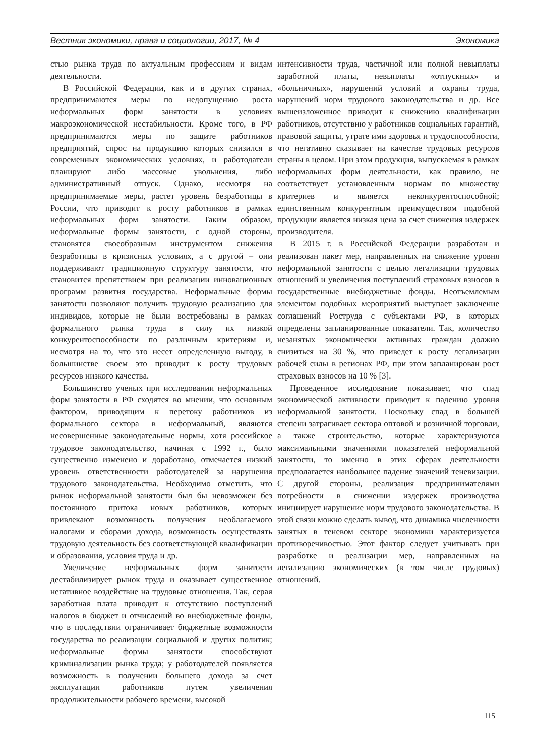Вестник экономики, права и социологии, 2017, № 4 Экономика
стью рынка труда по актуальным профессиям и видам деятельности.
В Российской Федерации, как и в других странах, предпринимаются меры по недопущению роста неформальных форм занятости в условиях макроэкономической нестабильности. Кроме того, в РФ предпринимаются меры по защите работников предприятий, спрос на продукцию которых снизился в современных экономических условиях, и работодатели планируют либо массовые увольнения, либо административный отпуск. Однако, несмотря на предпринимаемые меры, растет уровень безработицы в России, что приводит к росту работников в рамках неформальных форм занятости. Таким образом, неформальные формы занятости, с одной стороны, становятся своеобразным инструментом снижения безработицы в кризисных условиях, а с другой – они поддерживают традиционную структуру занятости, что становится препятствием при реализации инновационных программ развития государства. Неформальные формы занятости позволяют получить трудовую реализацию для индивидов, которые не были востребованы в рамках формального рынка труда в силу их низкой конкурентоспособности по различным критериям и, несмотря на то, что это несет определенную выгоду, в большинстве своем это приводит к росту трудовых ресурсов низкого качества.
Большинство ученых при исследовании неформальных форм занятости в РФ сходятся во мнении, что основным фактором, приводящим к перетоку работников из формального сектора в неформальный, являются несовершенные законодательные нормы, хотя российское трудовое законодательство, начиная с 1992 г., было существенно изменено и доработано, отмечается низкий уровень ответственности работодателей за нарушения трудового законодательства. Необходимо отметить, что рынок неформальной занятости был бы невозможен без постоянного притока новых работников, которых привлекают возможность получения необлагаемого налогами и сборами дохода, возможность осуществлять трудовую деятельность без соответствующей квалификации и образования, условия труда и др.
Увеличение неформальных форм занятости дестабилизирует рынок труда и оказывает существенное негативное воздействие на трудовые отношения. Так, серая заработная плата приводит к отсутствию поступлений налогов в бюджет и отчислений во внебюджетные фонды, что в последствии ограничивает бюджетные возможности государства по реализации социальной и других политик; неформальные формы занятости способствуют криминализации рынка труда; у работодателей появляется возможность в получении большего дохода за счет эксплуатации работников путем увеличения продолжительности рабочего времени, высокой
интенсивности труда, частичной или полной невыплаты заработной платы, невыплаты «отпускных» и «больничных», нарушений условий и охраны труда, нарушений норм трудового законодательства и др. Все вышеизложенное приводит к снижению квалификации работников, отсутствию у работников социальных гарантий, правовой защиты, утрате ими здоровья и трудоспособности, что негативно сказывает на качестве трудовых ресурсов страны в целом. При этом продукция, выпускаемая в рамках неформальных форм деятельности, как правило, не соответствует установленным нормам по множеству критериев и является неконкурентоспособной; единственным конкурентным преимуществом подобной продукции является низкая цена за счет снижения издержек производителя.
В 2015 г. в Российской Федерации разработан и реализован пакет мер, направленных на снижение уровня неформальной занятости с целью легализации трудовых отношений и увеличения поступлений страховых взносов в государственные внебюджетные фонды. Неотъемлемым элементом подобных мероприятий выступает заключение соглашений Роструда с субъектами РФ, в которых определены запланированные показатели. Так, количество незанятых экономически активных граждан должно снизиться на 30 %, что приведет к росту легализации рабочей силы в регионах РФ, при этом запланирован рост страховых взносов на 10 % [3].
Проведенное исследование показывает, что спад экономической активности приводит к падению уровня неформальной занятости. Поскольку спад в большей степени затрагивает сектора оптовой и розничной торговли, а также строительство, которые характеризуются максимальными значениями показателей неформальной занятости, то именно в этих сферах деятельности предполагается наибольшее падение значений теневизации. С другой стороны, реализация предпринимателями потребности в снижении издержек производства инициирует нарушение норм трудового законодательства. В этой связи можно сделать вывод, что динамика численности занятых в теневом секторе экономики характеризуется противоречивостью. Этот фактор следует учитывать при разработке и реализации мер, направленных на легализацию экономических (в том числе трудовых) отношений.
115